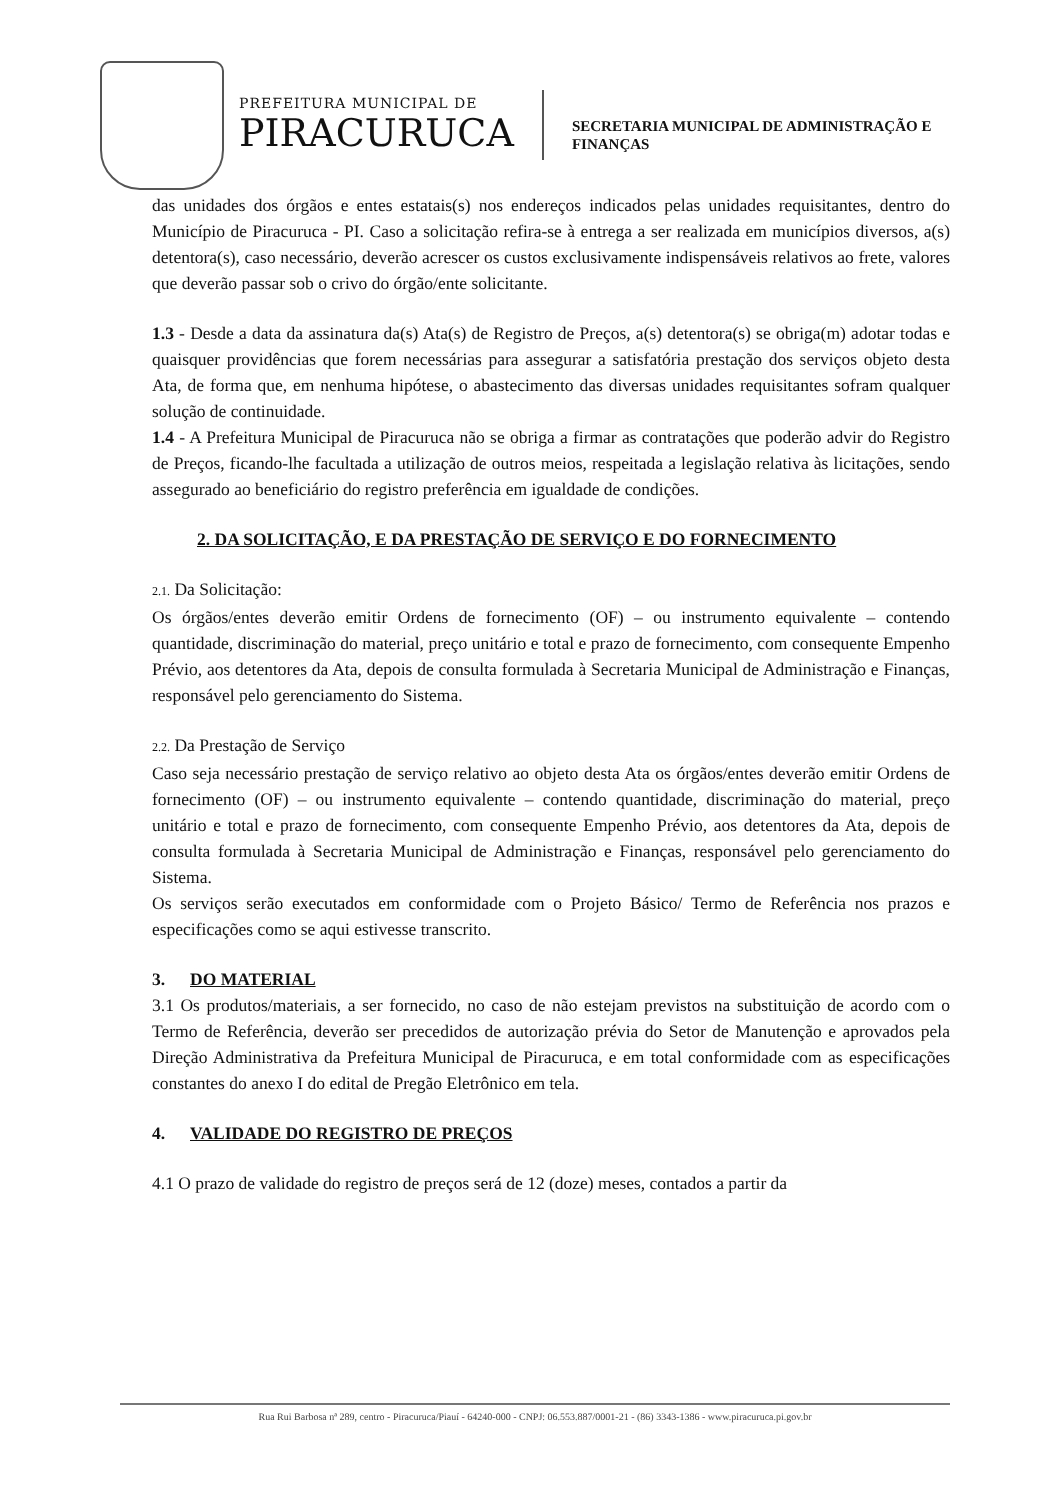PREFEITURA MUNICIPAL DE
PIRACURUCA
SECRETARIA MUNICIPAL DE ADMINISTRAÇÃO E
FINANÇAS
das unidades dos órgãos e entes estatais(s) nos endereços indicados pelas unidades requisitantes, dentro do Município de Piracuruca - PI. Caso a solicitação refira-se à entrega a ser realizada em municípios diversos, a(s) detentora(s), caso necessário, deverão acrescer os custos exclusivamente indispensáveis relativos ao frete, valores que deverão passar sob o crivo do órgão/ente solicitante.
1.3 - Desde a data da assinatura da(s) Ata(s) de Registro de Preços, a(s) detentora(s) se obriga(m) adotar todas e quaisquer providências que forem necessárias para assegurar a satisfatória prestação dos serviços objeto desta Ata, de forma que, em nenhuma hipótese, o abastecimento das diversas unidades requisitantes sofram qualquer solução de continuidade.
1.4 - A Prefeitura Municipal de Piracuruca não se obriga a firmar as contratações que poderão advir do Registro de Preços, ficando-lhe facultada a utilização de outros meios, respeitada a legislação relativa às licitações, sendo assegurado ao beneficiário do registro preferência em igualdade de condições.
2. DA SOLICITAÇÃO, E DA PRESTAÇÃO DE SERVIÇO E DO FORNECIMENTO
2.1. Da Solicitação:
Os órgãos/entes deverão emitir Ordens de fornecimento (OF) – ou instrumento equivalente – contendo quantidade, discriminação do material, preço unitário e total e prazo de fornecimento, com consequente Empenho Prévio, aos detentores da Ata, depois de consulta formulada à Secretaria Municipal de Administração e Finanças, responsável pelo gerenciamento do Sistema.
2.2. Da Prestação de Serviço
Caso seja necessário prestação de serviço relativo ao objeto desta Ata os órgãos/entes deverão emitir Ordens de fornecimento (OF) – ou instrumento equivalente – contendo quantidade, discriminação do material, preço unitário e total e prazo de fornecimento, com consequente Empenho Prévio, aos detentores da Ata, depois de consulta formulada à Secretaria Municipal de Administração e Finanças, responsável pelo gerenciamento do Sistema.
Os serviços serão executados em conformidade com o Projeto Básico/ Termo de Referência nos prazos e especificações como se aqui estivesse transcrito.
3. DO MATERIAL
3.1 Os produtos/materiais, a ser fornecido, no caso de não estejam previstos na substituição de acordo com o Termo de Referência, deverão ser precedidos de autorização prévia do Setor de Manutenção e aprovados pela Direção Administrativa da Prefeitura Municipal de Piracuruca, e em total conformidade com as especificações constantes do anexo I do edital de Pregão Eletrônico em tela.
4. VALIDADE DO REGISTRO DE PREÇOS
4.1 O prazo de validade do registro de preços será de 12 (doze) meses, contados a partir da
Rua Rui Barbosa nª 289, centro - Piracuruca/Piauí - 64240-000 - CNPJ: 06.553.887/0001-21 - (86) 3343-1386 - www.piracuruca.pi.gov.br